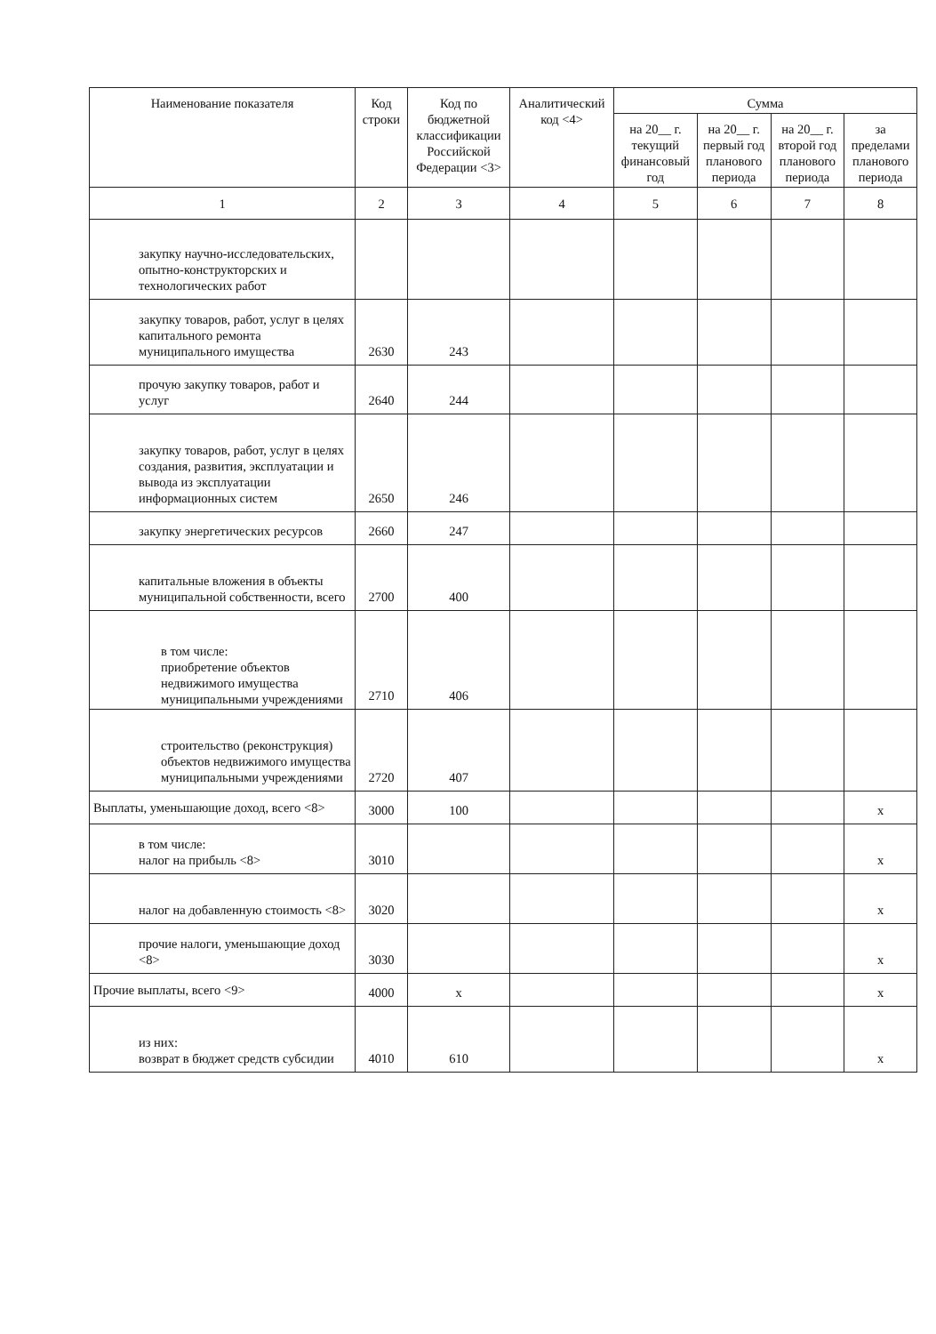| Наименование показателя | Код строки | Код по бюджетной классификации Российской Федерации <3> | Аналитический код <4> | Сумма | | | |
| --- | --- | --- | --- | --- | --- | --- | --- |
| | | | | на 20__ г. текущий финансовый год | на 20__ г. первый год планового периода | на 20__ г. второй год планового периода | за пределами планового периода |
| 1 | 2 | 3 | 4 | 5 | 6 | 7 | 8 |
| закупку научно-исследовательских, опытно-конструкторских и технологических работ | | | | | | | |
| закупку товаров, работ, услуг в целях капитального ремонта муниципального имущества | 2630 | 243 | | | | | |
| прочую закупку товаров, работ и услуг | 2640 | 244 | | | | | |
| закупку товаров, работ, услуг в целях создания, развития, эксплуатации и вывода из эксплуатации информационных систем | 2650 | 246 | | | | | |
| закупку энергетических ресурсов | 2660 | 247 | | | | | |
| капитальные вложения в объекты муниципальной собственности, всего | 2700 | 400 | | | | | |
| в том числе: приобретение объектов недвижимого имущества муниципальными учреждениями | 2710 | 406 | | | | | |
| строительство (реконструкция) объектов недвижимого имущества муниципальными учреждениями | 2720 | 407 | | | | | |
| Выплаты, уменьшающие доход, всего <8> | 3000 | 100 | | | | | x |
| в том числе: налог на прибыль <8> | 3010 | | | | | | x |
| налог на добавленную стоимость <8> | 3020 | | | | | | x |
| прочие налоги, уменьшающие доход <8> | 3030 | | | | | | x |
| Прочие выплаты, всего <9> | 4000 | x | | | | | x |
| из них: возврат в бюджет средств субсидии | 4010 | 610 | | | | | x |